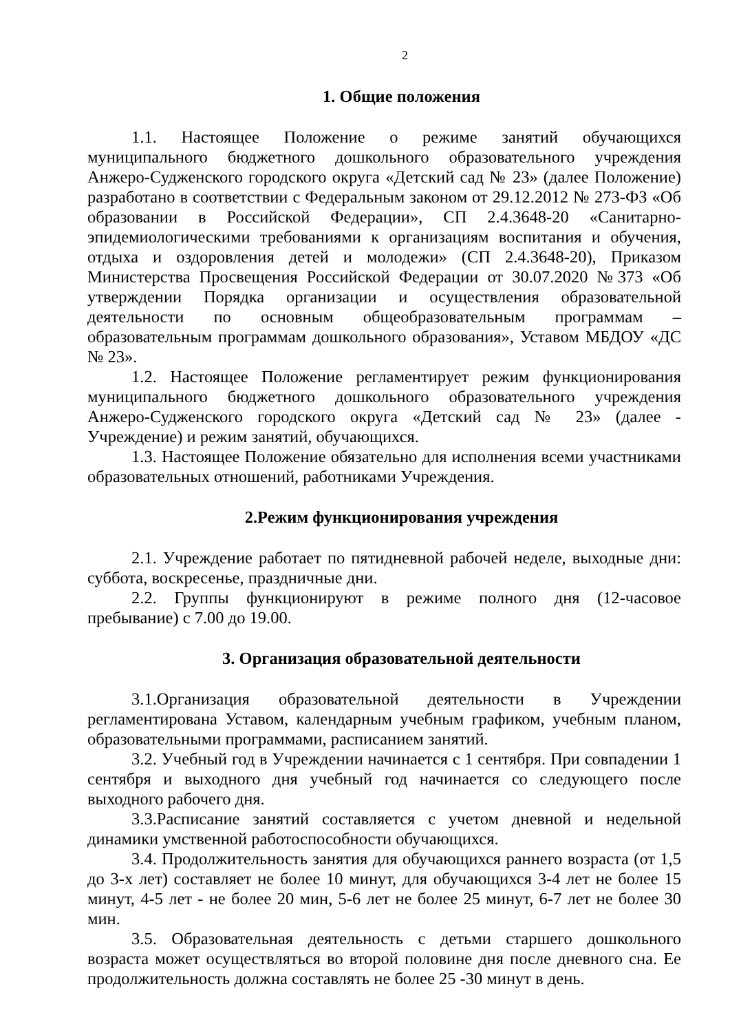2
1. Общие положения
1.1. Настоящее Положение о режиме занятий обучающихся муниципального бюджетного дошкольного образовательного учреждения Анжеро-Судженского городского округа «Детский сад № 23» (далее Положение) разработано в соответствии с Федеральным законом от 29.12.2012 № 273-ФЗ «Об образовании в Российской Федерации», СП 2.4.3648-20 «Санитарно-эпидемиологическими требованиями к организациям воспитания и обучения, отдыха и оздоровления детей и молодежи» (СП 2.4.3648-20), Приказом Министерства Просвещения Российской Федерации от 30.07.2020 №373 «Об утверждении Порядка организации и осуществления образовательной деятельности по основным общеобразовательным программам – образовательным программам дошкольного образования», Уставом МБДОУ «ДС № 23».
1.2. Настоящее Положение регламентирует режим функционирования муниципального бюджетного дошкольного образовательного учреждения Анжеро-Судженского городского округа «Детский сад № 23» (далее - Учреждение) и режим занятий, обучающихся.
1.3. Настоящее Положение обязательно для исполнения всеми участниками образовательных отношений, работниками Учреждения.
2.Режим функционирования учреждения
2.1. Учреждение работает по пятидневной рабочей неделе, выходные дни: суббота, воскресенье, праздничные дни.
2.2. Группы функционируют в режиме полного дня (12-часовое пребывание) с 7.00 до 19.00.
3. Организация образовательной деятельности
3.1.Организация образовательной деятельности в Учреждении регламентирована Уставом, календарным учебным графиком, учебным планом, образовательными программами, расписанием занятий.
3.2. Учебный год в Учреждении начинается с 1 сентября. При совпадении 1 сентября и выходного дня учебный год начинается со следующего после выходного рабочего дня.
3.3.Расписание занятий составляется с учетом дневной и недельной динамики умственной работоспособности обучающихся.
3.4. Продолжительность занятия для обучающихся раннего возраста (от 1,5 до 3-х лет) составляет не более 10 минут, для обучающихся 3-4 лет не более 15 минут, 4-5 лет - не более 20 мин, 5-6 лет не более 25 минут, 6-7 лет не более 30 мин.
3.5. Образовательная деятельность с детьми старшего дошкольного возраста может осуществляться во второй половине дня после дневного сна. Ее продолжительность должна составлять не более 25 -30 минут в день.